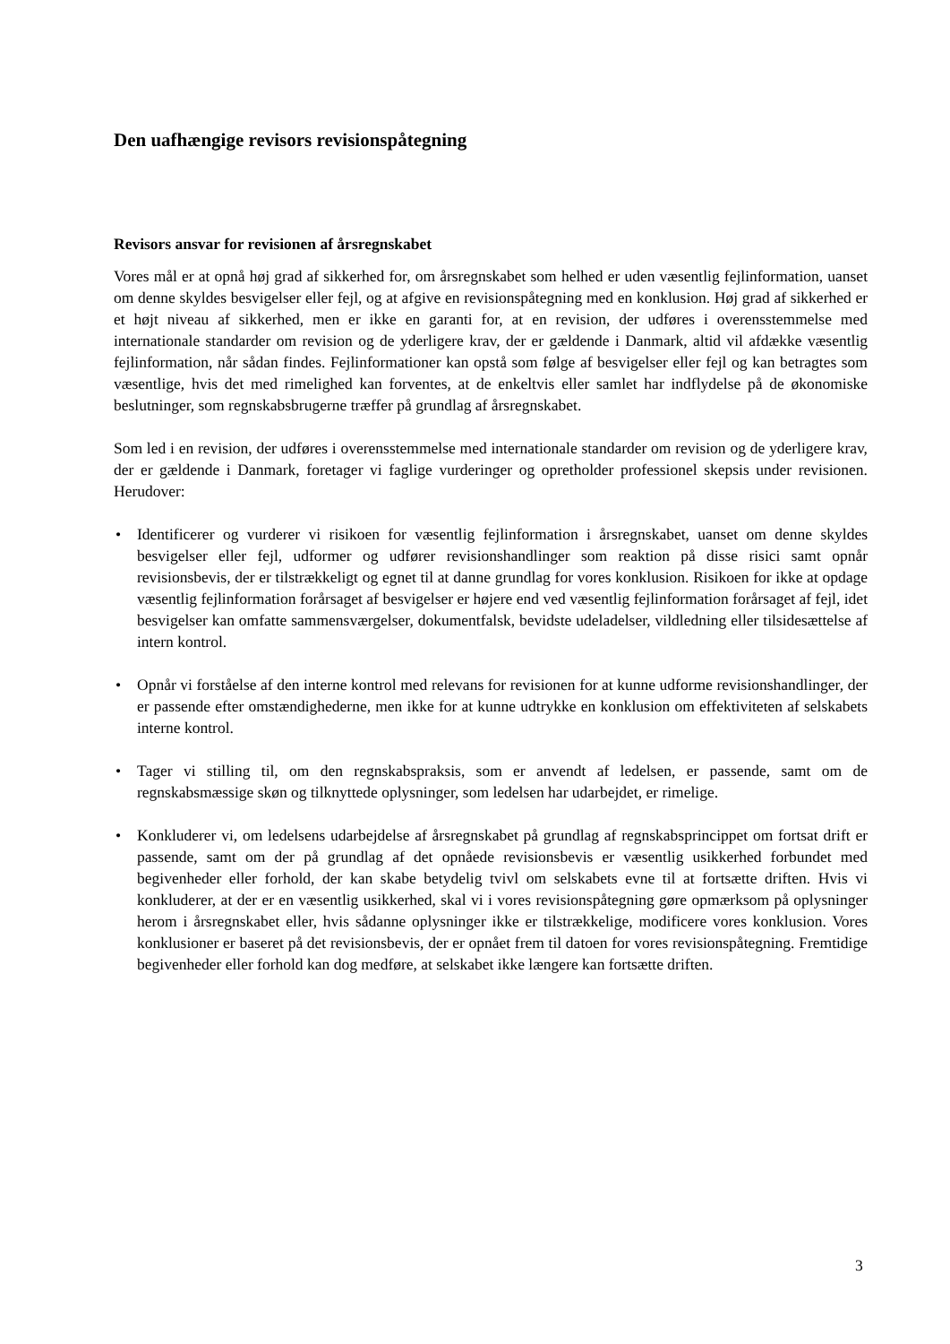Den uafhængige revisors revisionspåtegning
Revisors ansvar for revisionen af årsregnskabet
Vores mål er at opnå høj grad af sikkerhed for, om årsregnskabet som helhed er uden væsentlig fejlinformation, uanset om denne skyldes besvigelser eller fejl, og at afgive en revisionspåtegning med en konklusion. Høj grad af sikkerhed er et højt niveau af sikkerhed, men er ikke en garanti for, at en revision, der udføres i overensstemmelse med internationale standarder om revision og de yderligere krav, der er gældende i Danmark, altid vil afdække væsentlig fejlinformation, når sådan findes. Fejlinformationer kan opstå som følge af besvigelser eller fejl og kan betragtes som væsentlige, hvis det med rimelighed kan forventes, at de enkeltvis eller samlet har indflydelse på de økonomiske beslutninger, som regnskabsbrugerne træffer på grundlag af årsregnskabet.
Som led i en revision, der udføres i overensstemmelse med internationale standarder om revision og de yderligere krav, der er gældende i Danmark, foretager vi faglige vurderinger og opretholder professionel skepsis under revisionen. Herudover:
• Identificerer og vurderer vi risikoen for væsentlig fejlinformation i årsregnskabet, uanset om denne skyldes besvigelser eller fejl, udformer og udfører revisionshandlinger som reaktion på disse risici samt opnår revisionsbevis, der er tilstrækkeligt og egnet til at danne grundlag for vores konklusion. Risikoen for ikke at opdage væsentlig fejlinformation forårsaget af besvigelser er højere end ved væsentlig fejlinformation forårsaget af fejl, idet besvigelser kan omfatte sammensværgelser, dokumentfalsk, bevidste udeladelser, vildledning eller tilsidesættelse af intern kontrol.
• Opnår vi forståelse af den interne kontrol med relevans for revisionen for at kunne udforme revisionshandlinger, der er passende efter omstændighederne, men ikke for at kunne udtrykke en konklusion om effektiviteten af selskabets interne kontrol.
• Tager vi stilling til, om den regnskabspraksis, som er anvendt af ledelsen, er passende, samt om de regnskabsmæssige skøn og tilknyttede oplysninger, som ledelsen har udarbejdet, er rimelige.
• Konkluderer vi, om ledelsens udarbejdelse af årsregnskabet på grundlag af regnskabsprincippet om fortsat drift er passende, samt om der på grundlag af det opnåede revisionsbevis er væsentlig usikkerhed forbundet med begivenheder eller forhold, der kan skabe betydelig tvivl om selskabets evne til at fortsætte driften. Hvis vi konkluderer, at der er en væsentlig usikkerhed, skal vi i vores revisionspåtegning gøre opmærksom på oplysninger herom i årsregnskabet eller, hvis sådanne oplysninger ikke er tilstrækkelige, modificere vores konklusion. Vores konklusioner er baseret på det revisionsbevis, der er opnået frem til datoen for vores revisionspåtegning. Fremtidige begivenheder eller forhold kan dog medføre, at selskabet ikke længere kan fortsætte driften.
3